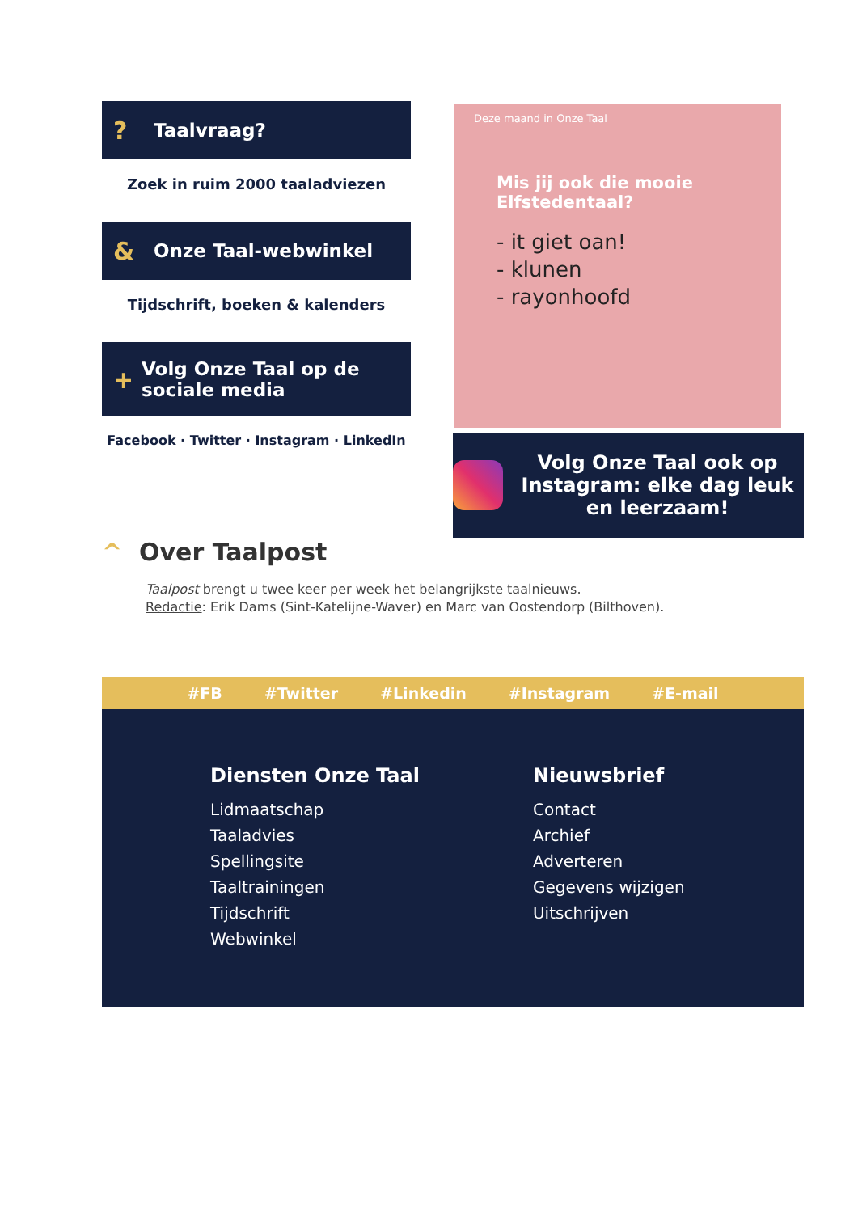? Taalvraag?
Zoek in ruim 2000 taaladviezen
& Onze Taal-webwinkel
Tijdschrift, boeken & kalenders
+ Volg Onze Taal op de sociale media
Facebook · Twitter · Instagram · LinkedIn
Deze maand in Onze Taal
Mis jij ook die mooie Elfstedentaal?
- it giet oan!
- klunen
- rayonhoofd
Volg Onze Taal ook op Instagram: elke dag leuk en leerzaam!
^ Over Taalpost
Taalpost brengt u twee keer per week het belangrijkste taalnieuws.
Redactie: Erik Dams (Sint-Katelijne-Waver) en Marc van Oostendorp (Bilthoven).
#FB #Twitter #Linkedin #Instagram #E-mail
Diensten Onze Taal
Lidmaatschap
Taaladvies
Spellingsite
Taaltrainingen
Tijdschrift
Webwinkel
Nieuwsbrief
Contact
Archief
Adverteren
Gegevens wijzigen
Uitschrijven